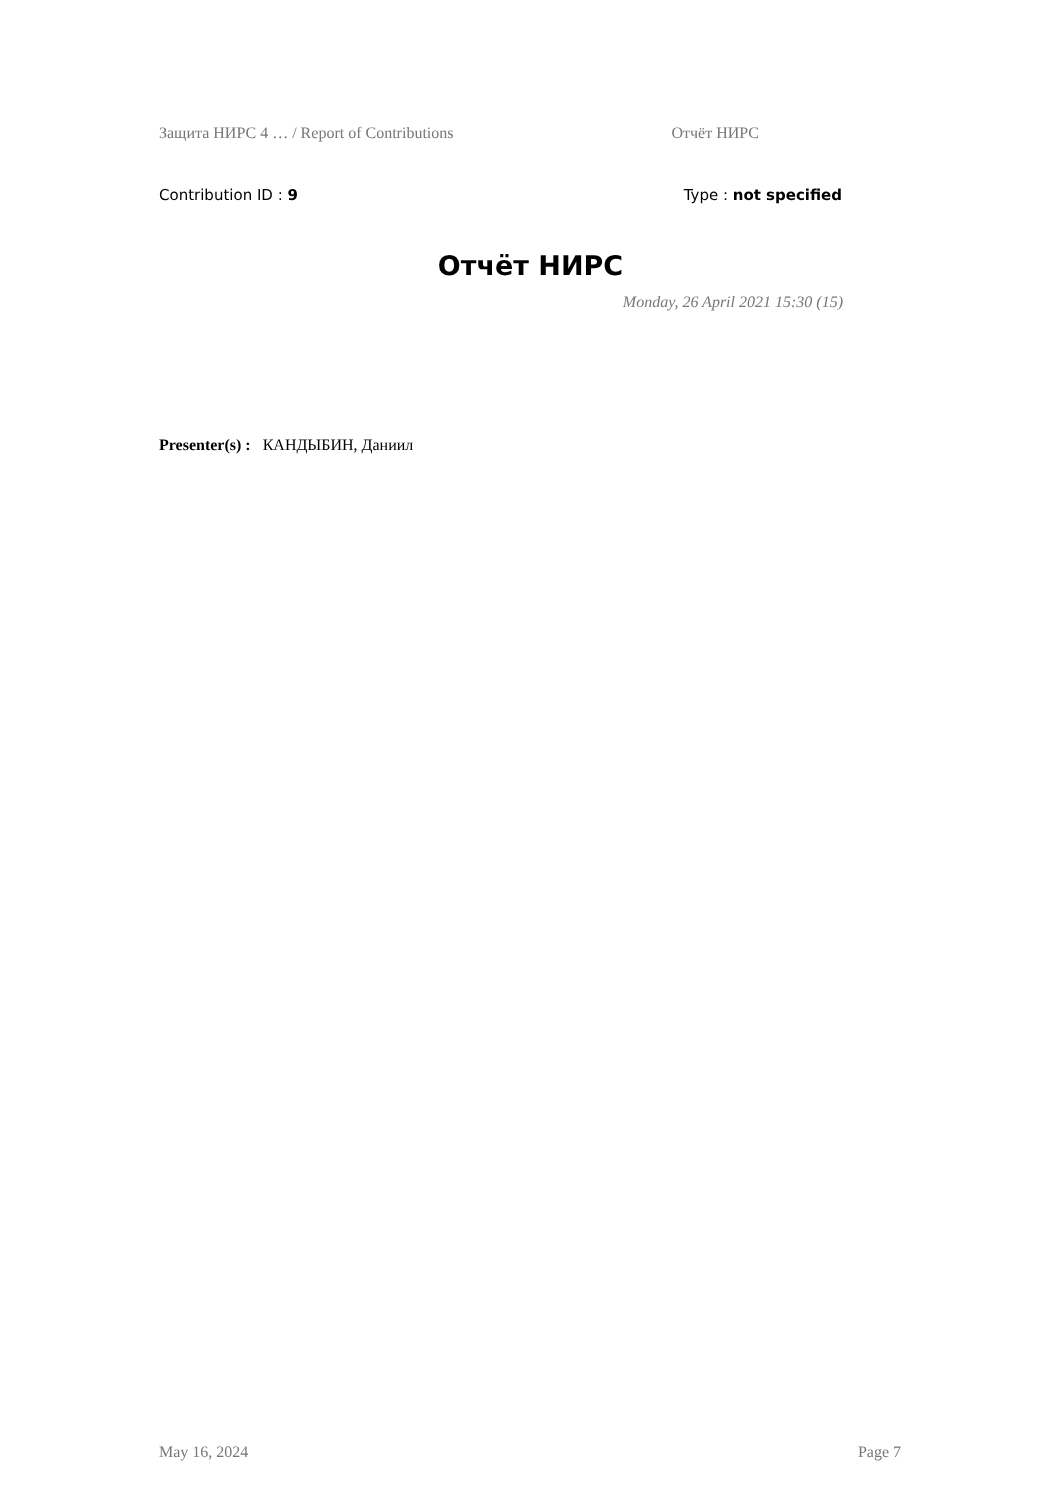Защита НИРС 4 … / Report of Contributions Отчёт НИРС
Contribution ID : 9 Type : not specified
Отчёт НИРС
Monday, 26 April 2021 15:30 (15)
Presenter(s) : КАНДЫБИН, Даниил
May 16, 2024 Page 7